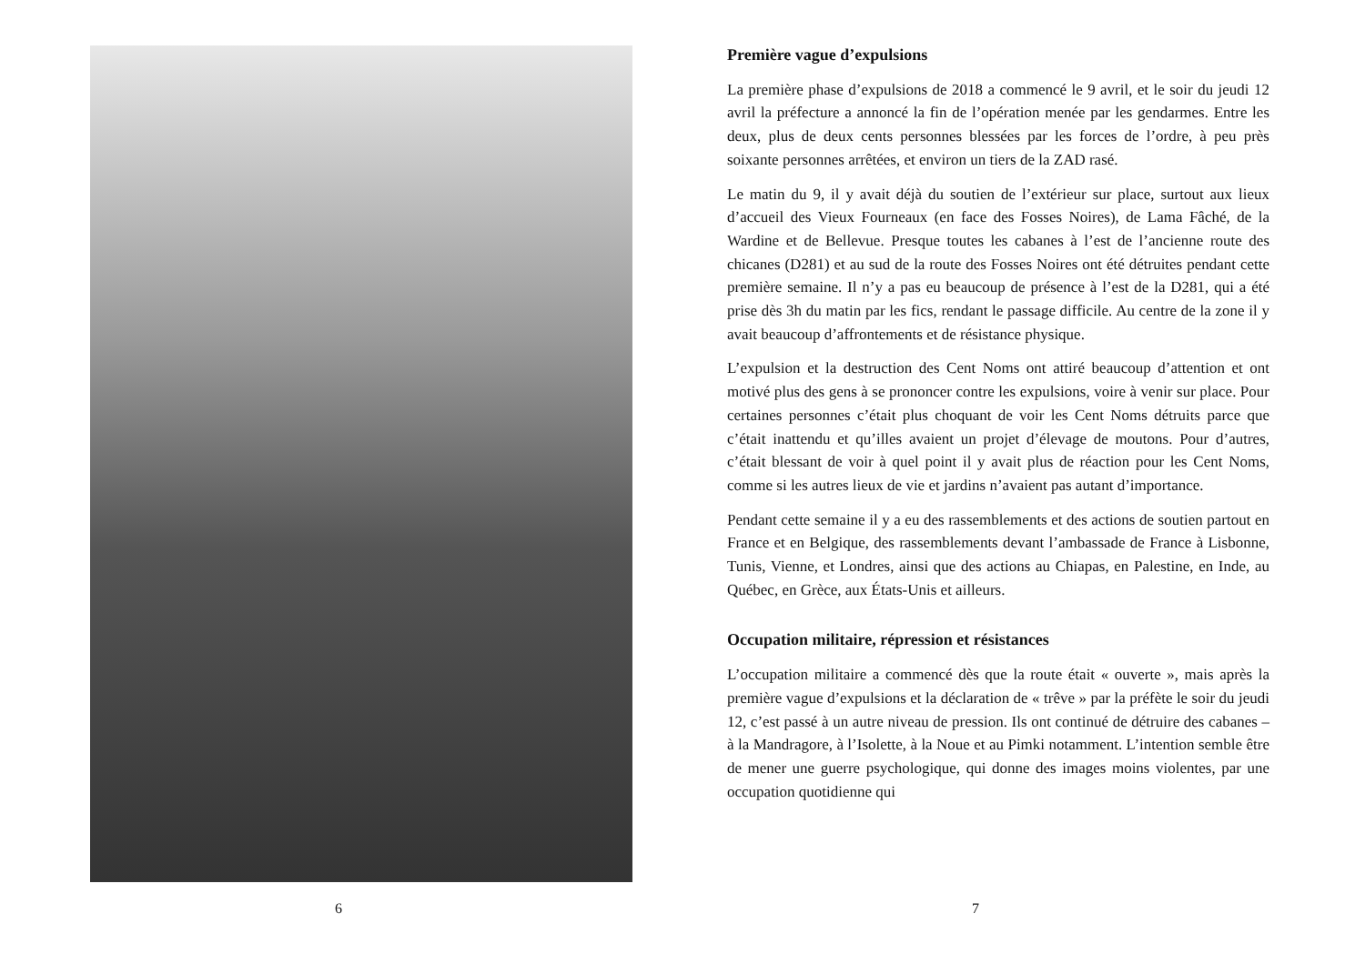6
Première vague d’expulsions
La première phase d’expulsions de 2018 a commencé le 9 avril, et le soir du jeudi 12 avril la préfecture a annoncé la fin de l’opération menée par les gendarmes. Entre les deux, plus de deux cents personnes blessées par les forces de l’ordre, à peu près soixante personnes arrêtées, et environ un tiers de la ZAD rasé.
Le matin du 9, il y avait déjà du soutien de l’extérieur sur place, surtout aux lieux d’accueil des Vieux Fourneaux (en face des Fosses Noires), de Lama Fâché, de la Wardine et de Bellevue. Presque toutes les cabanes à l’est de l’ancienne route des chicanes (D281) et au sud de la route des Fosses Noires ont été détruites pendant cette première semaine. Il n’y a pas eu beaucoup de présence à l’est de la D281, qui a été prise dès 3h du matin par les fics, rendant le passage difficile. Au centre de la zone il y avait beaucoup d’affrontements et de résistance physique.
L’expulsion et la destruction des Cent Noms ont attiré beaucoup d’attention et ont motivé plus des gens à se prononcer contre les expulsions, voire à venir sur place. Pour certaines personnes c’était plus choquant de voir les Cent Noms détruits parce que c’était inattendu et qu’illes avaient un projet d’élevage de moutons. Pour d’autres, c’était blessant de voir à quel point il y avait plus de réaction pour les Cent Noms, comme si les autres lieux de vie et jardins n’avaient pas autant d’importance.
Pendant cette semaine il y a eu des rassemblements et des actions de soutien partout en France et en Belgique, des rassemblements devant l’ambassade de France à Lisbonne, Tunis, Vienne, et Londres, ainsi que des actions au Chiapas, en Palestine, en Inde, au Québec, en Grèce, aux États-Unis et ailleurs.
Occupation militaire, répression et résistances
L’occupation militaire a commencé dès que la route était « ouverte », mais après la première vague d’expulsions et la déclaration de « trêve » par la préfète le soir du jeudi 12, c’est passé à un autre niveau de pression. Ils ont continué de détruire des cabanes – à la Mandragore, à l’Isolette, à la Noue et au Pimki notamment. L’intention semble être de mener une guerre psychologique, qui donne des images moins violentes, par une occupation quotidienne qui
7